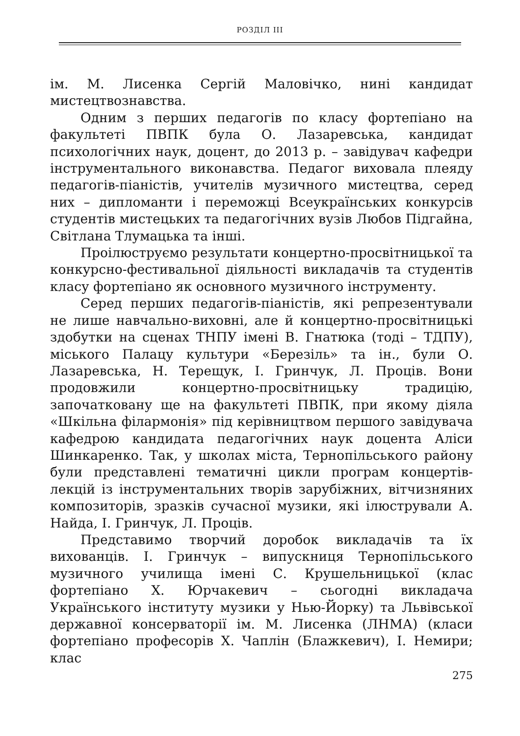РОЗДІЛ III
ім. М. Лисенка Сергій Маловічко, нині кандидат мистецтвознавства.
Одним з перших педагогів по класу фортепіано на факультеті ПВПК була О. Лазаревська, кандидат психологічних наук, доцент, до 2013 р. – завідувач кафедри інструментального виконавства. Педагог виховала плеяду педагогів-піаністів, учителів музичного мистецтва, серед них – дипломанти і переможці Всеукраїнських конкурсів студентів мистецьких та педагогічних вузів Любов Підгайна, Світлана Тлумацька та інші.
Проілюструємо результати концертно-просвітницької та конкурсно-фестивальної діяльності викладачів та студентів класу фортепіано як основного музичного інструменту.
Серед перших педагогів-піаністів, які репрезентували не лише навчально-виховні, але й концертно-просвітницькі здобутки на сценах ТНПУ імені В. Гнатюка (тоді – ТДПУ), міського Палацу культури «Березіль» та ін., були О. Лазаревська, Н. Терещук, І. Гринчук, Л. Проців. Вони продовжили концертно-просвітницьку традицію, започатковану ще на факультеті ПВПК, при якому діяла «Шкільна філармонія» під керівництвом першого завідувача кафедрою кандидата педагогічних наук доцента Аліси Шинкаренко. Так, у школах міста, Тернопільського району були представлені тематичні цикли програм концертів-лекцій із інструментальних творів зарубіжних, вітчизняних композиторів, зразків сучасної музики, які ілюстрували А. Найда, І. Гринчук, Л. Проців.
Представимо творчий доробок викладачів та їх вихованців. І. Гринчук – випускниця Тернопільського музичного училища імені С. Крушельницької (клас фортепіано Х. Юрчакевич – сьогодні викладача Українського інституту музики у Нью-Йорку) та Львівської державної консерваторії ім. М. Лисенка (ЛНМА) (класи фортепіано професорів Х. Чаплін (Блажкевич), І. Немири; клас
275